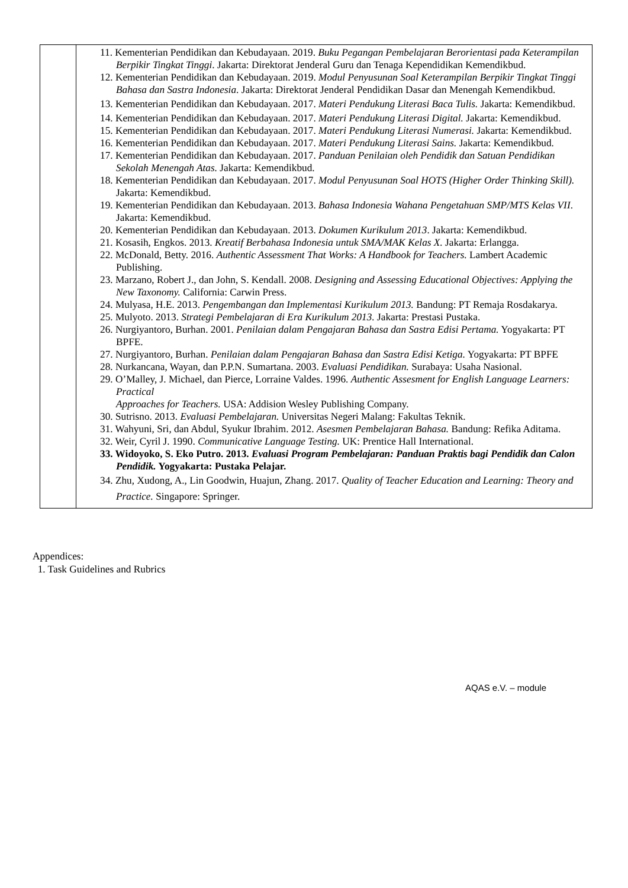| | 11. Kementerian Pendidikan dan Kebudayaan. 2019. Buku Pegangan Pembelajaran Berorientasi pada Keterampilan Berpikir Tingkat Tinggi . Jakarta: Direktorat Jenderal Guru dan Tenaga Kependidikan Kemendikbud. 12. Kementerian Pendidikan dan Kebudayaan. 2019. Modul Penyusunan Soal Keterampilan Berpikir Tingkat Tinggi Bahasa dan Sastra Indonesia . Jakarta: Direktorat Jenderal Pendidikan Dasar dan Menengah Kemendikbud. 13. Kementerian Pendidikan dan Kebudayaan. 2017. Materi Pendukung Literasi Baca Tulis. Jakarta: Kemendikbud. 14. Kementerian Pendidikan dan Kebudayaan. 2017. Materi Pendukung Literasi Digital. Jakarta: Kemendikbud. 15. Kementerian Pendidikan dan Kebudayaan. 2017. Materi Pendukung Literasi Numerasi. Jakarta: Kemendikbud. 16. Kementerian Pendidikan dan Kebudayaan. 2017. Materi Pendukung Literasi Sains. Jakarta: Kemendikbud. 17. Kementerian Pendidikan dan Kebudayaan. 2017. Panduan Penilaian oleh Pendidik dan Satuan Pendidikan Sekolah Menengah Atas. Jakarta: Kemendikbud. 18. Kementerian Pendidikan dan Kebudayaan. 2017. Modul Penyusunan Soal HOTS (Higher Order Thinking Skill). Jakarta: Kemendikbud. 19. Kementerian Pendidikan dan Kebudayaan. 2013. Bahasa Indonesia Wahana Pengetahuan SMP/MTS Kelas VII . Jakarta: Kemendikbud. 20. Kementerian Pendidikan dan Kebudayaan. 2013. Dokumen Kurikulum 2013 . Jakarta: Kemendikbud. 21. Kosasih, Engkos. 2013. Kreatif Berbahasa Indonesia untuk SMA/MAK Kelas X. Jakarta: Erlangga. 22. McDonald, Betty. 2016. Authentic Assessment That Works: A Handbook for Teachers. Lambert Academic Publishing. 23. Marzano, Robert J., dan John, S. Kendall. 2008. Designing and Assessing Educational Objectives: Applying the New Taxonomy. California: Carwin Press. 24. Mulyasa, H.E. 2013. Pengembangan dan Implementasi Kurikulum 2013. Bandung: PT Remaja Rosdakarya. 25. Mulyoto. 2013. Strategi Pembelajaran di Era Kurikulum 2013. Jakarta: Prestasi Pustaka. 26. Nurgiyantoro, Burhan. 2001. Penilaian dalam Pengajaran Bahasa dan Sastra Edisi Pertama. Yogyakarta: PT BPFE. 27. Nurgiyantoro, Burhan. Penilaian dalam Pengajaran Bahasa dan Sastra Edisi Ketiga. Yogyakarta: PT BPFE 28. Nurkancana, Wayan, dan P.P.N. Sumartana. 2003. Evaluasi Pendidikan. Surabaya: Usaha Nasional. 29. O’Malley, J. Michael, dan Pierce, Lorraine Valdes. 1996. Authentic Assesment for English Language Learners: Practical Approaches for Teachers. USA: Addision Wesley Publishing Company. 30. Sutrisno. 2013. Evaluasi Pembelajaran. Universitas Negeri Malang: Fakultas Teknik. 31. Wahyuni, Sri, dan Abdul, Syukur Ibrahim. 2012. Asesmen Pembelajaran Bahasa. Bandung: Refika Aditama. 32. Weir, Cyril J. 1990. Communicative Language Testing. UK: Prentice Hall International. 33. Widoyoko, S. Eko Putro. 2013. Evaluasi Program Pembelajaran: Panduan Praktis bagi Pendidik dan Calon Pendidik. Yogyakarta: Pustaka Pelajar. 34. Zhu, Xudong, A., Lin Goodwin, Huajun, Zhang. 2017. Quality of Teacher Education and Learning: Theory and Practice. Singapore: Springer. |
Appendices:
1. Task Guidelines and Rubrics
AQAS e.V. – module